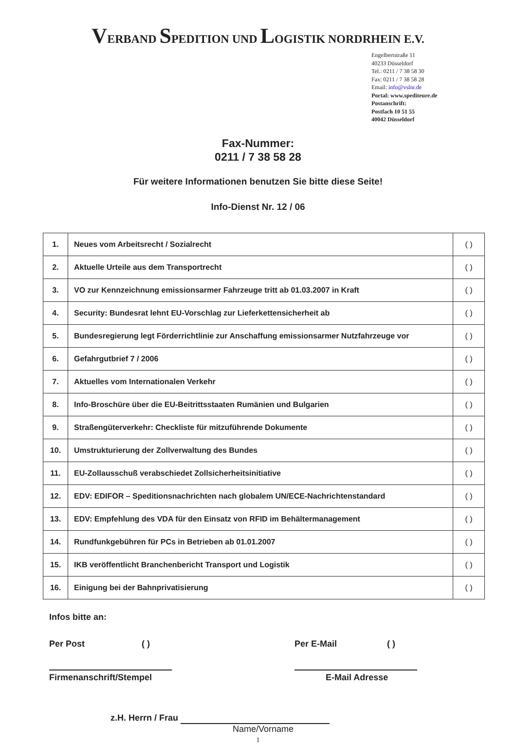VERBAND SPEDITION UND LOGISTIK NORDRHEIN E.V.
Engelbertstraße 11
40233 Düsseldorf
Tel.: 0211 / 7 38 58 30
Fax: 0211 / 7 38 58 28
Email: info@vslnr.de
Portal: www.spediteure.de
Postanschrift:
Postfach 10 51 55
40042 Düsseldorf
Fax-Nummer:
0211 / 7 38 58 28
Für weitere Informationen benutzen Sie bitte diese Seite!
Info-Dienst Nr. 12 / 06
| 1. | Neues vom Arbeitsrecht / Sozialrecht | ( ) |
| 2. | Aktuelle Urteile aus dem Transportrecht | ( ) |
| 3. | VO zur Kennzeichnung emissionsarmer Fahrzeuge tritt ab 01.03.2007 in Kraft | ( ) |
| 4. | Security: Bundesrat lehnt EU-Vorschlag zur Lieferkettensicherheit ab | ( ) |
| 5. | Bundesregierung legt Förderrichtlinie zur Anschaffung emissionsarmer Nutzfahrzeuge vor | ( ) |
| 6. | Gefahrgutbrief 7 / 2006 | ( ) |
| 7. | Aktuelles vom Internationalen Verkehr | ( ) |
| 8. | Info-Broschüre über die EU-Beitrittsstaaten Rumänien und Bulgarien | ( ) |
| 9. | Straßengüterverkehr: Checkliste für mitzuführende Dokumente | ( ) |
| 10. | Umstrukturierung der Zollverwaltung des Bundes | ( ) |
| 11. | EU-Zollausschuß verabschiedet Zollsicherheitsinitiative | ( ) |
| 12. | EDV: EDIFOR – Speditionsnachrichten nach globalem UN/ECE-Nachrichtenstandard | ( ) |
| 13. | EDV: Empfehlung des VDA für den Einsatz von RFID im Behältermanagement | ( ) |
| 14. | Rundfunkgebühren für PCs in Betrieben ab 01.01.2007 | ( ) |
| 15. | IKB veröffentlicht Branchenbericht Transport und Logistik | ( ) |
| 16. | Einigung bei der Bahnprivatisierung | ( ) |
Infos bitte an:
Per Post ( ) Per E-Mail ( )
Firmenanschrift/Stempel E-Mail Adresse
z.H. Herrn / Frau
Name/Vorname
1